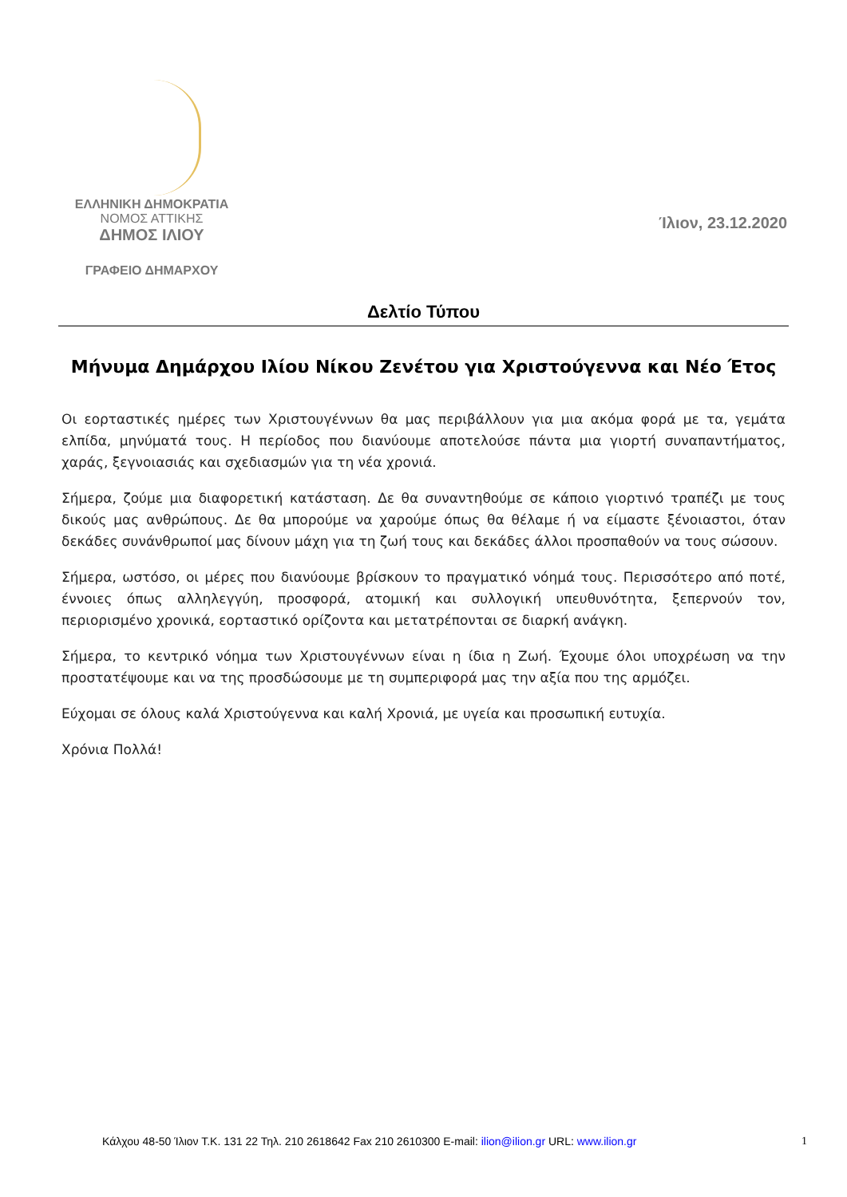ΕΛΛΗΝΙΚΗ ΔΗΜΟΚΡΑΤΙΑ
ΝΟΜΟΣ ΑΤΤΙΚΗΣ
ΔΗΜΟΣ ΙΛΙΟΥ
ΓΡΑΦΕΙΟ ΔΗΜΑΡΧΟΥ
Ίλιον, 23.12.2020
Δελτίο Τύπου
Μήνυμα Δημάρχου Ιλίου Νίκου Ζενέτου για Χριστούγεννα και Νέο Έτος
Οι εορταστικές ημέρες των Χριστουγέννων θα μας περιβάλλουν για μια ακόμα φορά με τα, γεμάτα ελπίδα, μηνύματά τους. Η περίοδος που διανύουμε αποτελούσε πάντα μια γιορτή συναπαντήματος, χαράς, ξεγνοιασιάς και σχεδιασμών για τη νέα χρονιά.
Σήμερα, ζούμε μια διαφορετική κατάσταση. Δε θα συναντηθούμε σε κάποιο γιορτινό τραπέζι με τους δικούς μας ανθρώπους. Δε θα μπορούμε να χαρούμε όπως θα θέλαμε ή να είμαστε ξένοιαστοι, όταν δεκάδες συνάνθρωποί μας δίνουν μάχη για τη ζωή τους και δεκάδες άλλοι προσπαθούν να τους σώσουν.
Σήμερα, ωστόσο, οι μέρες που διανύουμε βρίσκουν το πραγματικό νόημά τους. Περισσότερο από ποτέ, έννοιες όπως αλληλεγγύη, προσφορά, ατομική και συλλογική υπευθυνότητα, ξεπερνούν τον, περιορισμένο χρονικά, εορταστικό ορίζοντα και μετατρέπονται σε διαρκή ανάγκη.
Σήμερα, το κεντρικό νόημα των Χριστουγέννων είναι η ίδια η Ζωή. Έχουμε όλοι υποχρέωση να την προστατέψουμε και να της προσδώσουμε με τη συμπεριφορά μας την αξία που της αρμόζει.
Εύχομαι σε όλους καλά Χριστούγεννα και καλή Χρονιά, με υγεία και προσωπική ευτυχία.
Χρόνια Πολλά!
Κάλχου 48-50 Ίλιον Τ.Κ. 131 22 Τηλ. 210 2618642 Fax 210 2610300 E-mail: ilion@ilion.gr URL: www.ilion.gr 1